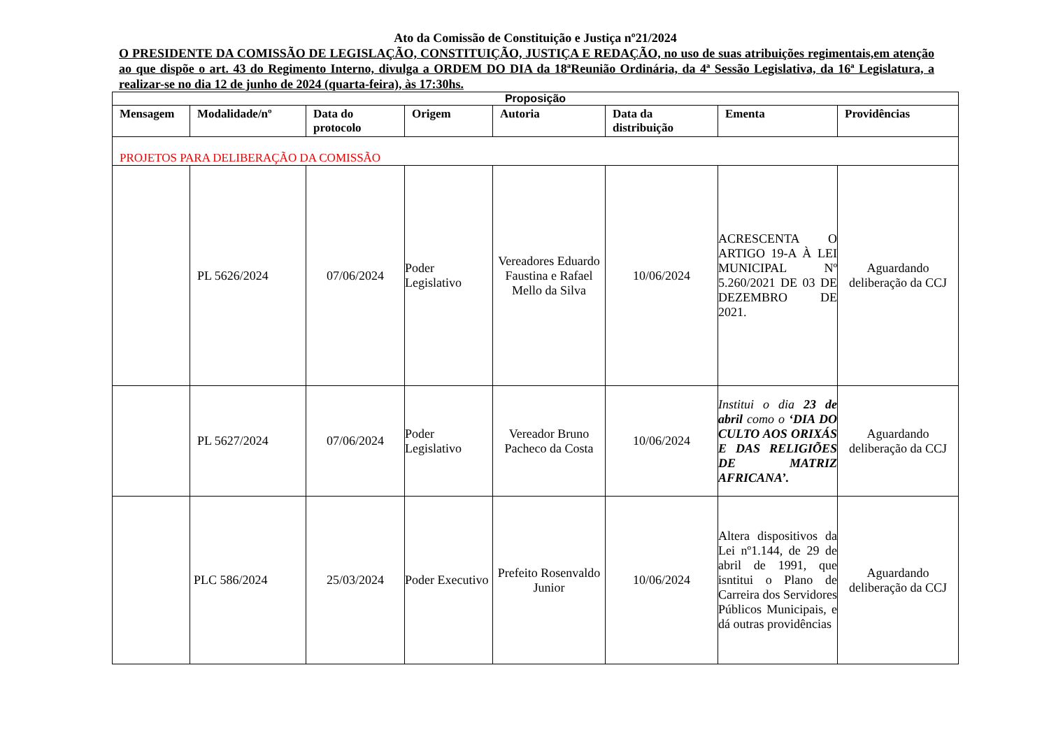Ato da Comissão de Constituição e Justiça nº21/2024
O PRESIDENTE DA COMISSÃO DE LEGISLAÇÃO, CONSTITUIÇÃO, JUSTIÇA E REDAÇÃO, no uso de suas atribuições regimentais,em atenção ao que dispõe o art. 43 do Regimento Interno, divulga a ORDEM DO DIA da 18ªReunião Ordinária, da 4ª Sessão Legislativa, da 16ª Legislatura, a realizar-se no dia 12 de junho de 2024 (quarta-feira), às 17:30hs.
| Proposição | | | | | | | |
| --- | --- | --- | --- | --- | --- | --- | --- |
| Mensagem | Modalidade/nº | Data do protocolo | Origem | Autoria | Data da distribuição | Ementa | Providências |
| PROJETOS PARA DELIBERAÇÃO DA COMISSÃO | | | | | | | |
| | PL 5626/2024 | 07/06/2024 | Poder Legislativo | Vereadores Eduardo Faustina e Rafael Mello da Silva | 10/06/2024 | ACRESCENTA O ARTIGO 19-A À LEI MUNICIPAL Nº 5.260/2021 DE 03 DE DEZEMBRO DE 2021. | Aguardando deliberação da CCJ |
| | PL 5627/2024 | 07/06/2024 | Poder Legislativo | Vereador Bruno Pacheco da Costa | 10/06/2024 | Institui o dia 23 de abril como o ‘DIA DO CULTO AOS ORIXÁS E DAS RELIGIÕES DE MATRIZ AFRICANA’. | Aguardando deliberação da CCJ |
| | PLC 586/2024 | 25/03/2024 | Poder Executivo | Prefeito Rosenvaldo Junior | 10/06/2024 | Altera dispositivos da Lei nº1.144, de 29 de abril de 1991, que isntitui o Plano de Carreira dos Servidores Públicos Municipais, e dá outras providências | Aguardando deliberação da CCJ |